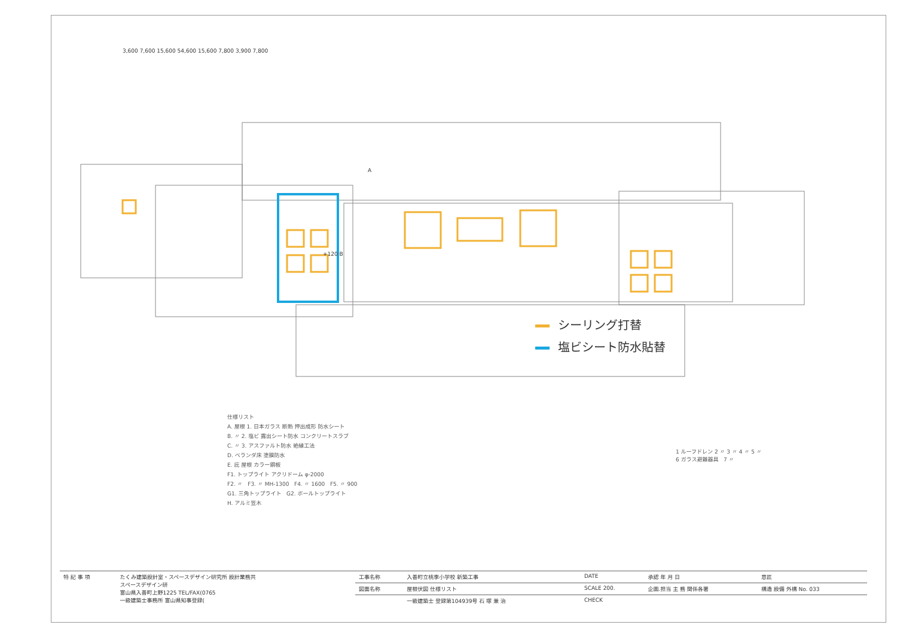3,600 7,600 15,600 54,600 15,600 7,800 3,900 7,800
A
+120 B
シーリング打替
塩ビシート防水貼替
仕様リスト
A. 屋根 1. 日本ガラス 断熱 押出成形 防水シート
B. 〃 2. 塩ビ 露出シート防水 コンクリートスラブ
C. 〃 3. アスファルト防水 絶縁工法
D. ベランダ床 塗膜防水
E. 庇 屋根 カラー鋼板
F1. トップライト アクリドーム φ-2000
F2. 〃 F3. 〃 MH-1300 F4. 〃 1600 F5. 〃 900
G1. 三角トップライト G2. ボールトップライト
H. アルミ笠木
1 ルーフドレン 2 〃 3 〃 4 〃 5 〃
6 ガラス避難器具 7 〃
| 特 記 事 項 | たくみ建築設計室・スペースデザイン研究所 設計業務共 スペースデザイン研 富山県入善町上野1225 TEL/FAX(0765 一級建築士事務所 富山県知事登録( | 工事名称 | 入善町立桃李小学校 新築工事 | DATE | 承認 年 月 日 | 意匠 |
| | | 図面名称 | 屋根伏図 仕様リスト | SCALE 200. | 企画.担当 主 務 関係各署 | 構造 設備 外構 No. 033 |
| | | | 一級建築士 登録第104939号 石 塚 兼 治 | CHECK | | |